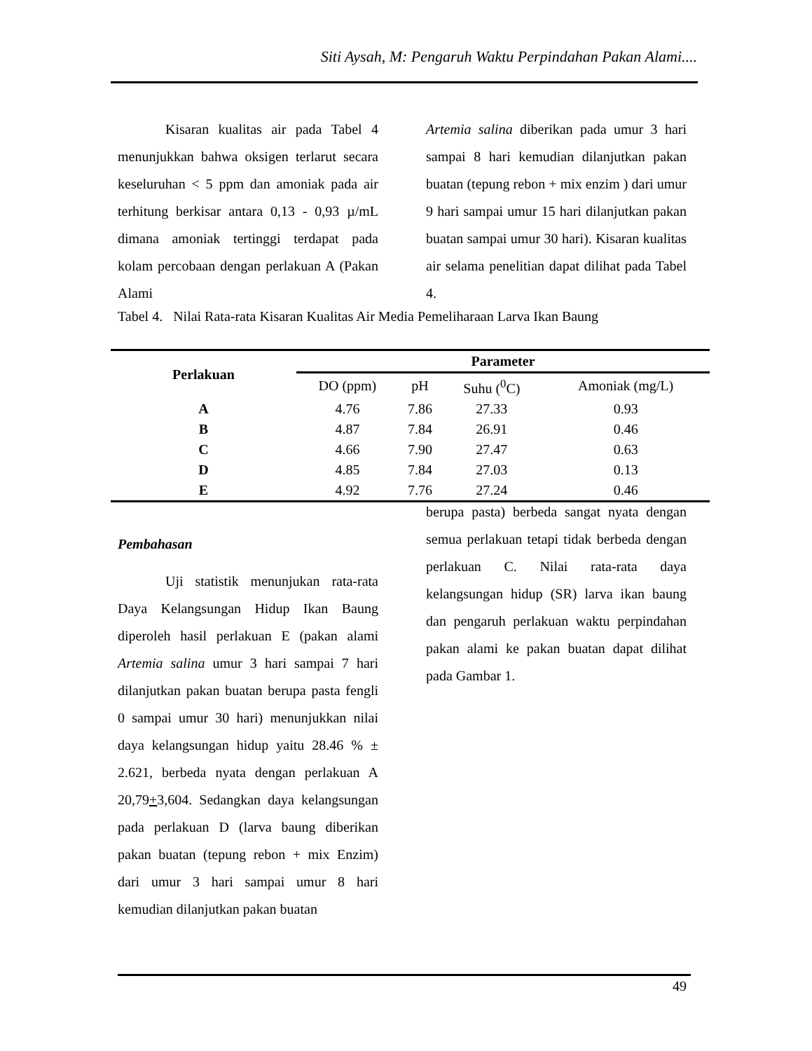Siti Aysah, M: Pengaruh Waktu Perpindahan Pakan Alami....
Kisaran kualitas air pada Tabel 4 menunjukkan bahwa oksigen terlarut secara keseluruhan < 5 ppm dan amoniak pada air terhitung berkisar antara 0,13 - 0,93 µ/mL dimana amoniak tertinggi terdapat pada kolam percobaan dengan perlakuan A (Pakan Alami
Artemia salina diberikan pada umur 3 hari sampai 8 hari kemudian dilanjutkan pakan buatan (tepung rebon + mix enzim ) dari umur 9 hari sampai umur 15 hari dilanjutkan pakan buatan sampai umur 30 hari). Kisaran kualitas air selama penelitian dapat dilihat pada Tabel 4.
Tabel 4. Nilai Rata-rata Kisaran Kualitas Air Media Pemeliharaan Larva Ikan Baung
| Perlakuan | Parameter | | | |
| --- | --- | --- | --- | --- |
| | DO (ppm) | pH | Suhu (<sup>0</sup>C) | Amoniak (mg/L) |
| A | 4.76 | 7.86 | 27.33 | 0.93 |
| B | 4.87 | 7.84 | 26.91 | 0.46 |
| C | 4.66 | 7.90 | 27.47 | 0.63 |
| D | 4.85 | 7.84 | 27.03 | 0.13 |
| E | 4.92 | 7.76 | 27.24 | 0.46 |
Pembahasan
Uji statistik menunjukan rata-rata Daya Kelangsungan Hidup Ikan Baung diperoleh hasil perlakuan E (pakan alami Artemia salina umur 3 hari sampai 7 hari dilanjutkan pakan buatan berupa pasta fengli 0 sampai umur 30 hari) menunjukkan nilai daya kelangsungan hidup yaitu 28.46 % ± 2.621, berbeda nyata dengan perlakuan A 20,79+3,604. Sedangkan daya kelangsungan pada perlakuan D (larva baung diberikan pakan buatan (tepung rebon + mix Enzim) dari umur 3 hari sampai umur 8 hari kemudian dilanjutkan pakan buatan
berupa pasta) berbeda sangat nyata dengan semua perlakuan tetapi tidak berbeda dengan perlakuan C. Nilai rata-rata daya kelangsungan hidup (SR) larva ikan baung dan pengaruh perlakuan waktu perpindahan pakan alami ke pakan buatan dapat dilihat pada Gambar 1.
49